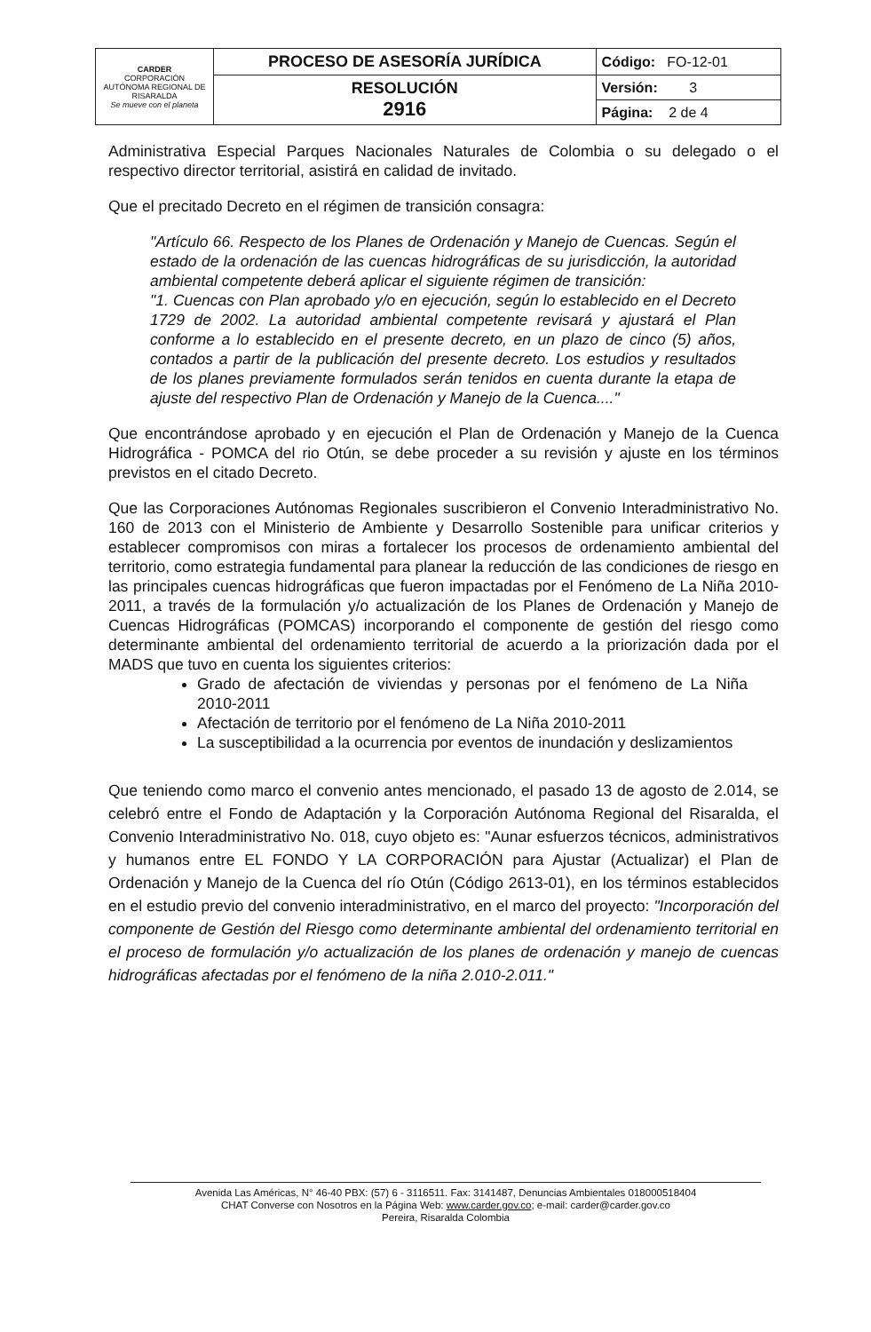| CARDER CORPORACIÓN AUTÓNOMA REGIONAL DE RISARALDA Se mueve con el planeta | PROCESO DE ASESORÍA JURÍDICA | Código: FO-12-01 |
| | RESOLUCIÓN 2916 | Versión: 3 |
| | | Página: 2 de 4 |
Administrativa Especial Parques Nacionales Naturales de Colombia o su delegado o el respectivo director territorial, asistirá en calidad de invitado.
Que el precitado Decreto en el régimen de transición consagra:
"Artículo 66. Respecto de los Planes de Ordenación y Manejo de Cuencas. Según el estado de la ordenación de las cuencas hidrográficas de su jurisdicción, la autoridad ambiental competente deberá aplicar el siguiente régimen de transición:
"1. Cuencas con Plan aprobado y/o en ejecución, según lo establecido en el Decreto 1729 de 2002. La autoridad ambiental competente revisará y ajustará el Plan conforme a lo establecido en el presente decreto, en un plazo de cinco (5) años, contados a partir de la publicación del presente decreto. Los estudios y resultados de los planes previamente formulados serán tenidos en cuenta durante la etapa de ajuste del respectivo Plan de Ordenación y Manejo de la Cuenca...."
Que encontrándose aprobado y en ejecución el Plan de Ordenación y Manejo de la Cuenca Hidrográfica - POMCA del rio Otún, se debe proceder a su revisión y ajuste en los términos previstos en el citado Decreto.
Que las Corporaciones Autónomas Regionales suscribieron el Convenio Interadministrativo No. 160 de 2013 con el Ministerio de Ambiente y Desarrollo Sostenible para unificar criterios y establecer compromisos con miras a fortalecer los procesos de ordenamiento ambiental del territorio, como estrategia fundamental para planear la reducción de las condiciones de riesgo en las principales cuencas hidrográficas que fueron impactadas por el Fenómeno de La Niña 2010-2011, a través de la formulación y/o actualización de los Planes de Ordenación y Manejo de Cuencas Hidrográficas (POMCAS) incorporando el componente de gestión del riesgo como determinante ambiental del ordenamiento territorial de acuerdo a la priorización dada por el MADS que tuvo en cuenta los siguientes criterios:
Grado de afectación de viviendas y personas por el fenómeno de La Niña 2010-2011
Afectación de territorio por el fenómeno de La Niña 2010-2011
La susceptibilidad a la ocurrencia por eventos de inundación y deslizamientos
Que teniendo como marco el convenio antes mencionado, el pasado 13 de agosto de 2.014, se celebró entre el Fondo de Adaptación y la Corporación Autónoma Regional del Risaralda, el Convenio Interadministrativo No. 018, cuyo objeto es: "Aunar esfuerzos técnicos, administrativos y humanos entre EL FONDO Y LA CORPORACIÓN para Ajustar (Actualizar) el Plan de Ordenación y Manejo de la Cuenca del río Otún (Código 2613-01), en los términos establecidos en el estudio previo del convenio interadministrativo, en el marco del proyecto: "Incorporación del componente de Gestión del Riesgo como determinante ambiental del ordenamiento territorial en el proceso de formulación y/o actualización de los planes de ordenación y manejo de cuencas hidrográficas afectadas por el fenómeno de la niña 2.010-2.011."
Avenida Las Américas, N° 46-40 PBX: (57) 6 - 3116511. Fax: 3141487, Denuncias Ambientales 018000518404
CHAT Converse con Nosotros en la Página Web: www.carder.gov.co; e-mail: carder@carder.gov.co
Pereira, Risaralda Colombia